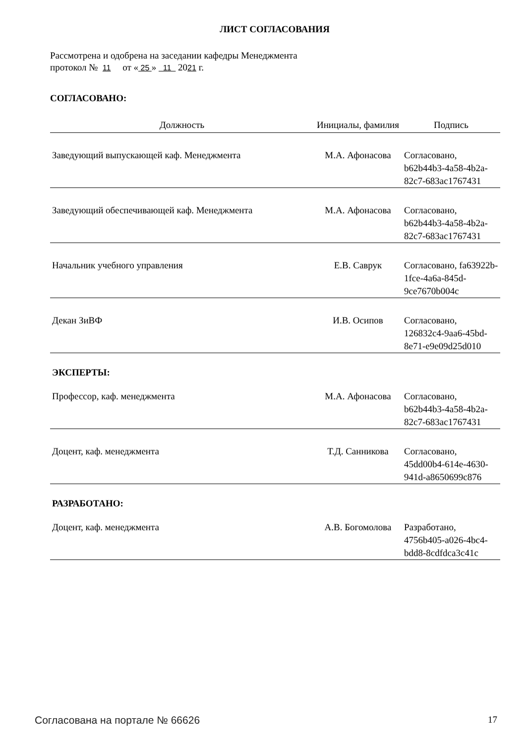ЛИСТ СОГЛАСОВАНИЯ
Рассмотрена и одобрена на заседании кафедры Менеджмента
протокол № 11 от « 25 » 11 2021 г.
СОГЛАСОВАНО:
| Должность | Инициалы, фамилия | Подпись |
| --- | --- | --- |
| Заведующий выпускающей каф. Менеджмента | М.А. Афонасова | Согласовано, b62b44b3-4a58-4b2a-82c7-683ac1767431 |
| Заведующий обеспечивающей каф. Менеджмента | М.А. Афонасова | Согласовано, b62b44b3-4a58-4b2a-82c7-683ac1767431 |
| Начальник учебного управления | Е.В. Саврук | Согласовано, fa63922b-1fce-4a6a-845d-9ce7670b004c |
| Декан ЗиВФ | И.В. Осипов | Согласовано, 126832c4-9aa6-45bd-8e71-e9e09d25d010 |
ЭКСПЕРТЫ:
| Профессор, каф. менеджмента | М.А. Афонасова | Согласовано, b62b44b3-4a58-4b2a-82c7-683ac1767431 |
| Доцент, каф. менеджмента | Т.Д. Санникова | Согласовано, 45dd00b4-614e-4630-941d-a8650699c876 |
РАЗРАБОТАНО:
| Доцент, каф. менеджмента | А.В. Богомолова | Разработано, 4756b405-a026-4bc4-bdd8-8cdfdca3c41c |
Согласована на портале № 66626 17